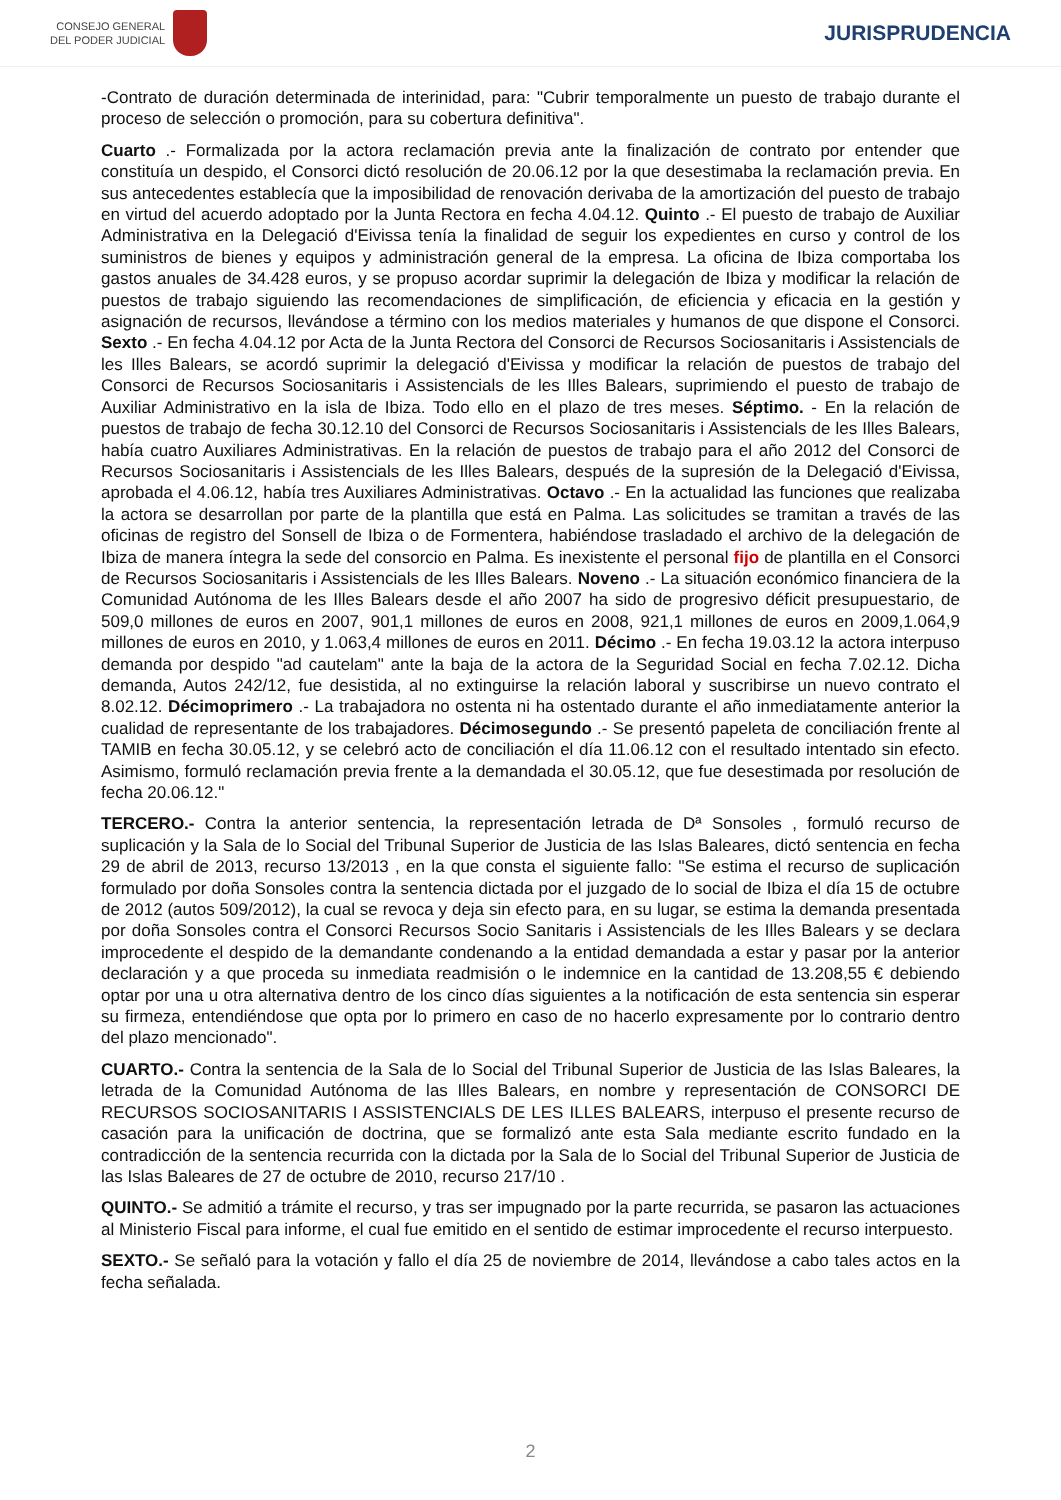CONSEJO GENERAL
DEL PODER JUDICIAL
JURISPRUDENCIA
-Contrato de duración determinada de interinidad, para: "Cubrir temporalmente un puesto de trabajo durante el proceso de selección o promoción, para su cobertura definitiva".
Cuarto .- Formalizada por la actora reclamación previa ante la finalización de contrato por entender que constituía un despido, el Consorci dictó resolución de 20.06.12 por la que desestimaba la reclamación previa. En sus antecedentes establecía que la imposibilidad de renovación derivaba de la amortización del puesto de trabajo en virtud del acuerdo adoptado por la Junta Rectora en fecha 4.04.12. Quinto .- El puesto de trabajo de Auxiliar Administrativa en la Delegació d'Eivissa tenía la finalidad de seguir los expedientes en curso y control de los suministros de bienes y equipos y administración general de la empresa. La oficina de Ibiza comportaba los gastos anuales de 34.428 euros, y se propuso acordar suprimir la delegación de Ibiza y modificar la relación de puestos de trabajo siguiendo las recomendaciones de simplificación, de eficiencia y eficacia en la gestión y asignación de recursos, llevándose a término con los medios materiales y humanos de que dispone el Consorci. Sexto .- En fecha 4.04.12 por Acta de la Junta Rectora del Consorci de Recursos Sociosanitaris i Assistencials de les Illes Balears, se acordó suprimir la delegació d'Eivissa y modificar la relación de puestos de trabajo del Consorci de Recursos Sociosanitaris i Assistencials de les Illes Balears, suprimiendo el puesto de trabajo de Auxiliar Administrativo en la isla de Ibiza. Todo ello en el plazo de tres meses. Séptimo. - En la relación de puestos de trabajo de fecha 30.12.10 del Consorci de Recursos Sociosanitaris i Assistencials de les Illes Balears, había cuatro Auxiliares Administrativas. En la relación de puestos de trabajo para el año 2012 del Consorci de Recursos Sociosanitaris i Assistencials de les Illes Balears, después de la supresión de la Delegació d'Eivissa, aprobada el 4.06.12, había tres Auxiliares Administrativas. Octavo .- En la actualidad las funciones que realizaba la actora se desarrollan por parte de la plantilla que está en Palma. Las solicitudes se tramitan a través de las oficinas de registro del Sonsell de Ibiza o de Formentera, habiéndose trasladado el archivo de la delegación de Ibiza de manera íntegra la sede del consorcio en Palma. Es inexistente el personal fijo de plantilla en el Consorci de Recursos Sociosanitaris i Assistencials de les Illes Balears. Noveno .- La situación económico financiera de la Comunidad Autónoma de les Illes Balears desde el año 2007 ha sido de progresivo déficit presupuestario, de 509,0 millones de euros en 2007, 901,1 millones de euros en 2008, 921,1 millones de euros en 2009,1.064,9 millones de euros en 2010, y 1.063,4 millones de euros en 2011. Décimo .- En fecha 19.03.12 la actora interpuso demanda por despido "ad cautelam" ante la baja de la actora de la Seguridad Social en fecha 7.02.12. Dicha demanda, Autos 242/12, fue desistida, al no extinguirse la relación laboral y suscribirse un nuevo contrato el 8.02.12. Décimoprimero .- La trabajadora no ostenta ni ha ostentado durante el año inmediatamente anterior la cualidad de representante de los trabajadores. Décimosegundo .- Se presentó papeleta de conciliación frente al TAMIB en fecha 30.05.12, y se celebró acto de conciliación el día 11.06.12 con el resultado intentado sin efecto. Asimismo, formuló reclamación previa frente a la demandada el 30.05.12, que fue desestimada por resolución de fecha 20.06.12."
TERCERO.- Contra la anterior sentencia, la representación letrada de Dª Sonsoles , formuló recurso de suplicación y la Sala de lo Social del Tribunal Superior de Justicia de las Islas Baleares, dictó sentencia en fecha 29 de abril de 2013, recurso 13/2013 , en la que consta el siguiente fallo: "Se estima el recurso de suplicación formulado por doña Sonsoles contra la sentencia dictada por el juzgado de lo social de Ibiza el día 15 de octubre de 2012 (autos 509/2012), la cual se revoca y deja sin efecto para, en su lugar, se estima la demanda presentada por doña Sonsoles contra el Consorci Recursos Socio Sanitaris i Assistencials de les Illes Balears y se declara improcedente el despido de la demandante condenando a la entidad demandada a estar y pasar por la anterior declaración y a que proceda su inmediata readmisión o le indemnice en la cantidad de 13.208,55 € debiendo optar por una u otra alternativa dentro de los cinco días siguientes a la notificación de esta sentencia sin esperar su firmeza, entendiéndose que opta por lo primero en caso de no hacerlo expresamente por lo contrario dentro del plazo mencionado".
CUARTO.- Contra la sentencia de la Sala de lo Social del Tribunal Superior de Justicia de las Islas Baleares, la letrada de la Comunidad Autónoma de las Illes Balears, en nombre y representación de CONSORCI DE RECURSOS SOCIOSANITARIS I ASSISTENCIALS DE LES ILLES BALEARS, interpuso el presente recurso de casación para la unificación de doctrina, que se formalizó ante esta Sala mediante escrito fundado en la contradicción de la sentencia recurrida con la dictada por la Sala de lo Social del Tribunal Superior de Justicia de las Islas Baleares de 27 de octubre de 2010, recurso 217/10 .
QUINTO.- Se admitió a trámite el recurso, y tras ser impugnado por la parte recurrida, se pasaron las actuaciones al Ministerio Fiscal para informe, el cual fue emitido en el sentido de estimar improcedente el recurso interpuesto.
SEXTO.- Se señaló para la votación y fallo el día 25 de noviembre de 2014, llevándose a cabo tales actos en la fecha señalada.
2